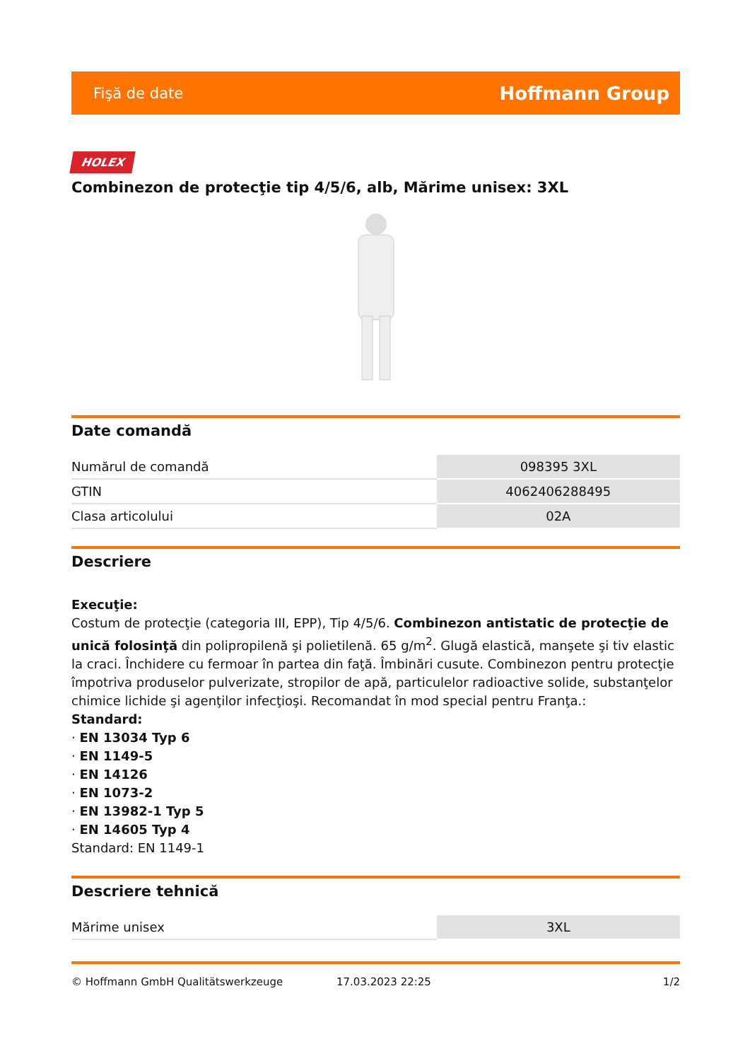Fişă de date Hoffmann Group
HOLEX
Combinezon de protecţie tip 4/5/6, alb, Mărime unisex: 3XL
Date comandă
| Numărul de comandă | 098395 3XL |
| GTIN | 4062406288495 |
| Clasa articolului | 02A |
Descriere
Execuţie:
Costum de protecţie (categoria III, EPP), Tip 4/5/6. Combinezon antistatic de protecţie de unică folosinţă din polipropilenă şi polietilenă. 65 g/m<sup>2</sup>. Glugă elastică, manşete şi tiv elastic la craci. Închidere cu fermoar în partea din faţă. Îmbinări cusute. Combinezon pentru protecţie împotriva produselor pulverizate, stropilor de apă, particulelor radioactive solide, substanţelor chimice lichide şi agenţilor infecţioşi. Recomandat în mod special pentru Franţa.:
Standard:
· EN 13034 Typ 6
· EN 1149-5
· EN 14126
· EN 1073-2
· EN 13982-1 Typ 5
· EN 14605 Typ 4
Standard: EN 1149-1
Descriere tehnică
| Mărime unisex | 3XL |
© Hoffmann GmbH Qualitätswerkzeuge 17.03.2023 22:25 1/2